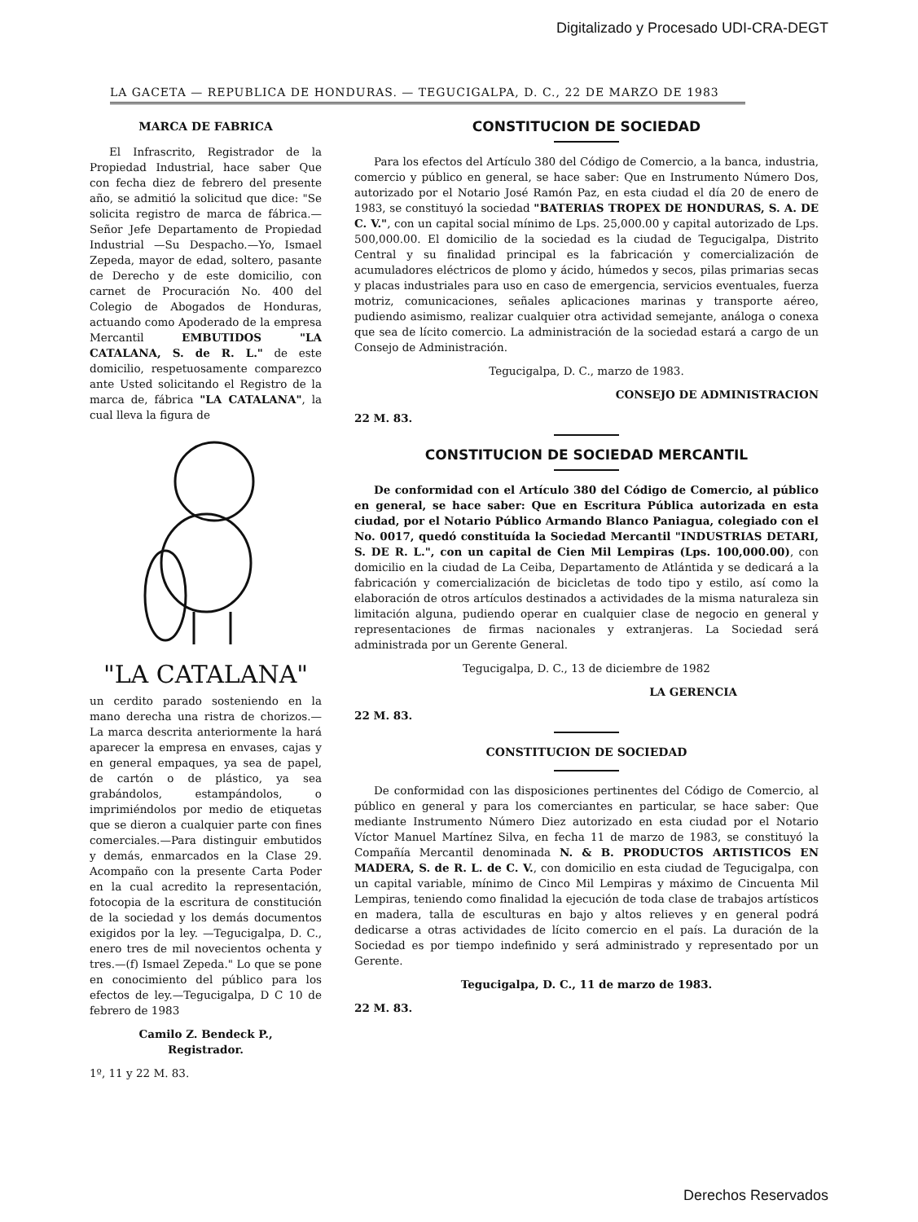Digitalizado y Procesado UDI-CRA-DEGT
LA GACETA — REPUBLICA DE HONDURAS. — TEGUCIGALPA, D. C., 22 DE MARZO DE 1983
MARCA DE FABRICA
El Infrascrito, Registrador de la Propiedad Industrial, hace saber Que con fecha diez de febrero del presente año, se admitió la solicitud que dice: "Se solicita registro de marca de fábrica.—Señor Jefe Departamento de Propiedad Industrial —Su Despacho.—Yo, Ismael Zepeda, mayor de edad, soltero, pasante de Derecho y de este domicilio, con carnet de Procuración No. 400 del Colegio de Abogados de Honduras, actuando como Apoderado de la empresa Mercantil EMBUTIDOS "LA CATALANA, S. de R. L." de este domicilio, respetuosamente comparezco ante Usted solicitando el Registro de la marca de, fábrica "LA CATALANA", la cual lleva la figura de
"LA CATALANA"
un cerdito parado sosteniendo en la mano derecha una ristra de chorizos.—La marca descrita anteriormente la hará aparecer la empresa en envases, cajas y en general empaques, ya sea de papel, de cartón o de plástico, ya sea grabándolos, estampándolos, o imprimiéndolos por medio de etiquetas que se dieron a cualquier parte con fines comerciales.—Para distinguir embutidos y demás, enmarcados en la Clase 29. Acompaño con la presente Carta Poder en la cual acredito la representación, fotocopia de la escritura de constitución de la sociedad y los demás documentos exigidos por la ley. —Tegucigalpa, D. C., enero tres de mil novecientos ochenta y tres.—(f) Ismael Zepeda." Lo que se pone en conocimiento del público para los efectos de ley.—Tegucigalpa, D C 10 de febrero de 1983
Camilo Z. Bendeck P.,
Registrador.
1º, 11 y 22 M. 83.
CONSTITUCION DE SOCIEDAD
Para los efectos del Artículo 380 del Código de Comercio, a la banca, industria, comercio y público en general, se hace saber: Que en Instrumento Número Dos, autorizado por el Notario José Ramón Paz, en esta ciudad el día 20 de enero de 1983, se constituyó la sociedad "BATERIAS TROPEX DE HONDURAS, S. A. DE C. V.", con un capital social mínimo de Lps. 25,000.00 y capital autorizado de Lps. 500,000.00. El domicilio de la sociedad es la ciudad de Tegucigalpa, Distrito Central y su finalidad principal es la fabricación y comercialización de acumuladores eléctricos de plomo y ácido, húmedos y secos, pilas primarias secas y placas industriales para uso en caso de emergencia, servicios eventuales, fuerza motriz, comunicaciones, señales aplicaciones marinas y transporte aéreo, pudiendo asimismo, realizar cualquier otra actividad semejante, análoga o conexa que sea de lícito comercio. La administración de la sociedad estará a cargo de un Consejo de Administración.
Tegucigalpa, D. C., marzo de 1983.
CONSEJO DE ADMINISTRACION
22 M. 83.
CONSTITUCION DE SOCIEDAD MERCANTIL
De conformidad con el Artículo 380 del Código de Comercio, al público en general, se hace saber: Que en Escritura Pública autorizada en esta ciudad, por el Notario Público Armando Blanco Paniagua, colegiado con el No. 0017, quedó constituída la Sociedad Mercantil "INDUSTRIAS DETARI, S. DE R. L.", con un capital de Cien Mil Lempiras (Lps. 100,000.00), con domicilio en la ciudad de La Ceiba, Departamento de Atlántida y se dedicará a la fabricación y comercialización de bicicletas de todo tipo y estilo, así como la elaboración de otros artículos destinados a actividades de la misma naturaleza sin limitación alguna, pudiendo operar en cualquier clase de negocio en general y representaciones de firmas nacionales y extranjeras. La Sociedad será administrada por un Gerente General.
Tegucigalpa, D. C., 13 de diciembre de 1982
LA GERENCIA
22 M. 83.
CONSTITUCION DE SOCIEDAD
De conformidad con las disposiciones pertinentes del Código de Comercio, al público en general y para los comerciantes en particular, se hace saber: Que mediante Instrumento Número Diez autorizado en esta ciudad por el Notario Víctor Manuel Martínez Silva, en fecha 11 de marzo de 1983, se constituyó la Compañía Mercantil denominada N. & B. PRODUCTOS ARTISTICOS EN MADERA, S. de R. L. de C. V., con domicilio en esta ciudad de Tegucigalpa, con un capital variable, mínimo de Cinco Mil Lempiras y máximo de Cincuenta Mil Lempiras, teniendo como finalidad la ejecución de toda clase de trabajos artísticos en madera, talla de esculturas en bajo y altos relieves y en general podrá dedicarse a otras actividades de lícito comercio en el país. La duración de la Sociedad es por tiempo indefinido y será administrado y representado por un Gerente.
Tegucigalpa, D. C., 11 de marzo de 1983.
22 M. 83.
Derechos Reservados